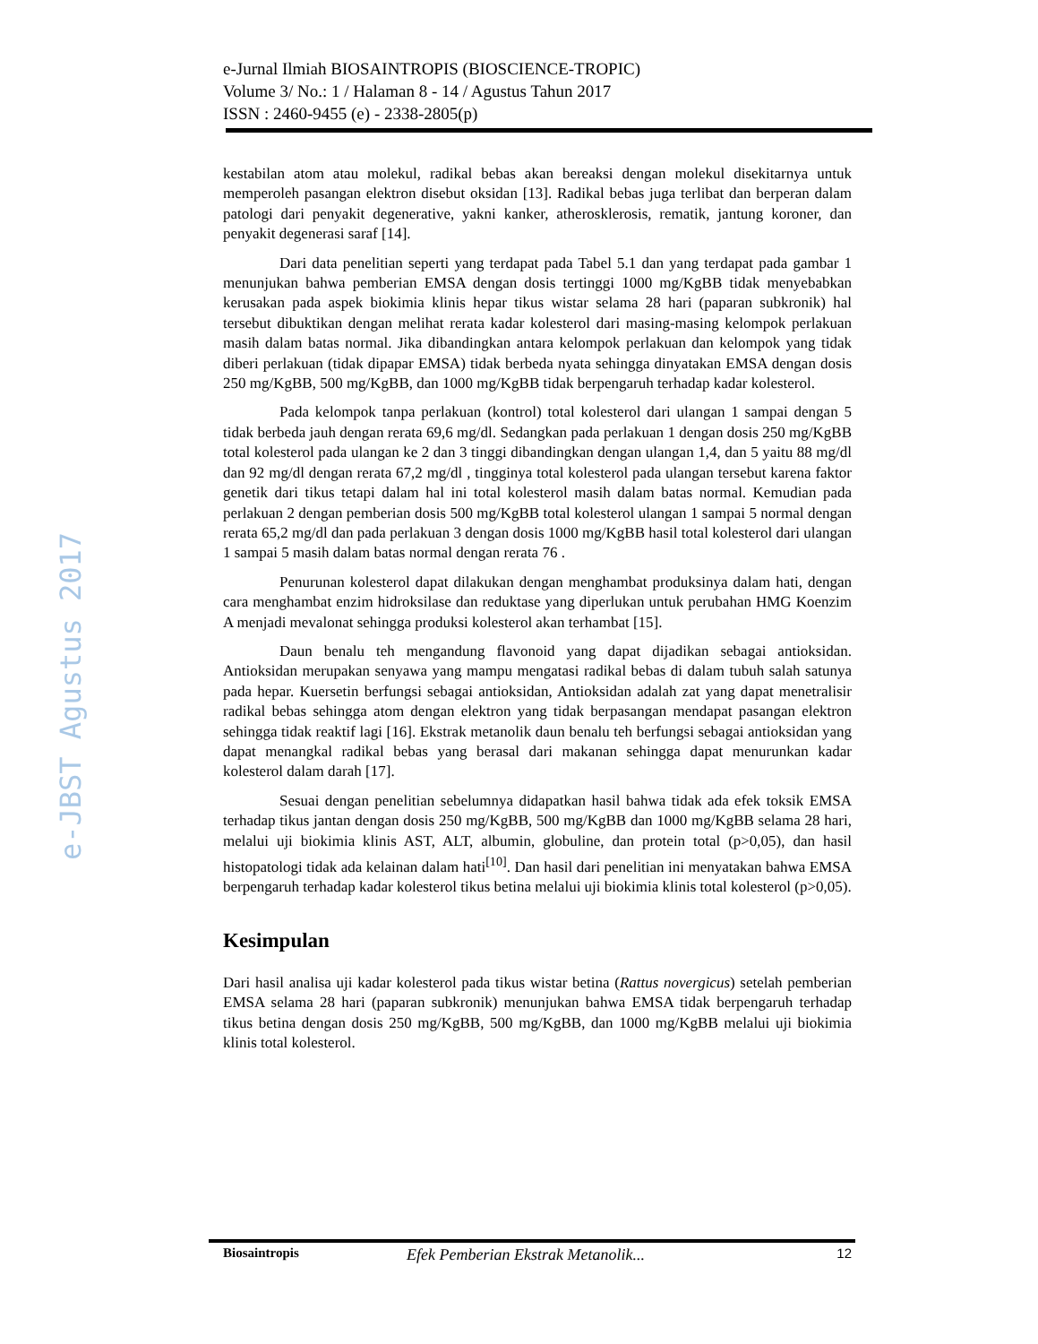e-Jurnal Ilmiah BIOSAINTROPIS (BIOSCIENCE-TROPIC)
Volume 3/ No.: 1 / Halaman 8 - 14 / Agustus Tahun 2017
ISSN : 2460-9455 (e) - 2338-2805(p)
e-JBST Agustus 2017
kestabilan atom atau molekul, radikal bebas akan bereaksi dengan molekul disekitarnya untuk memperoleh pasangan elektron disebut oksidan [13]. Radikal bebas juga terlibat dan berperan dalam patologi dari penyakit degenerative, yakni kanker, atherosklerosis, rematik, jantung koroner, dan penyakit degenerasi saraf [14].
Dari data penelitian seperti yang terdapat pada Tabel 5.1 dan yang terdapat pada gambar 1 menunjukan bahwa pemberian EMSA dengan dosis tertinggi 1000 mg/KgBB tidak menyebabkan kerusakan pada aspek biokimia klinis hepar tikus wistar selama 28 hari (paparan subkronik) hal tersebut dibuktikan dengan melihat rerata kadar kolesterol dari masing-masing kelompok perlakuan masih dalam batas normal. Jika dibandingkan antara kelompok perlakuan dan kelompok yang tidak diberi perlakuan (tidak dipapar EMSA) tidak berbeda nyata sehingga dinyatakan EMSA dengan dosis 250 mg/KgBB, 500 mg/KgBB, dan 1000 mg/KgBB tidak berpengaruh terhadap kadar kolesterol.
Pada kelompok tanpa perlakuan (kontrol) total kolesterol dari ulangan 1 sampai dengan 5 tidak berbeda jauh dengan rerata 69,6 mg/dl. Sedangkan pada perlakuan 1 dengan dosis 250 mg/KgBB total kolesterol pada ulangan ke 2 dan 3 tinggi dibandingkan dengan ulangan 1,4, dan 5 yaitu 88 mg/dl dan 92 mg/dl dengan rerata 67,2 mg/dl , tingginya total kolesterol pada ulangan tersebut karena faktor genetik dari tikus tetapi dalam hal ini total kolesterol masih dalam batas normal. Kemudian pada perlakuan 2 dengan pemberian dosis 500 mg/KgBB total kolesterol ulangan 1 sampai 5 normal dengan rerata 65,2 mg/dl dan pada perlakuan 3 dengan dosis 1000 mg/KgBB hasil total kolesterol dari ulangan 1 sampai 5 masih dalam batas normal dengan rerata 76 .
Penurunan kolesterol dapat dilakukan dengan menghambat produksinya dalam hati, dengan cara menghambat enzim hidroksilase dan reduktase yang diperlukan untuk perubahan HMG Koenzim A menjadi mevalonat sehingga produksi kolesterol akan terhambat [15].
Daun benalu teh mengandung flavonoid yang dapat dijadikan sebagai antioksidan. Antioksidan merupakan senyawa yang mampu mengatasi radikal bebas di dalam tubuh salah satunya pada hepar. Kuersetin berfungsi sebagai antioksidan, Antioksidan adalah zat yang dapat menetralisir radikal bebas sehingga atom dengan elektron yang tidak berpasangan mendapat pasangan elektron sehingga tidak reaktif lagi [16]. Ekstrak metanolik daun benalu teh berfungsi sebagai antioksidan yang dapat menangkal radikal bebas yang berasal dari makanan sehingga dapat menurunkan kadar kolesterol dalam darah [17].
Sesuai dengan penelitian sebelumnya didapatkan hasil bahwa tidak ada efek toksik EMSA terhadap tikus jantan dengan dosis 250 mg/KgBB, 500 mg/KgBB dan 1000 mg/KgBB selama 28 hari, melalui uji biokimia klinis AST, ALT, albumin, globuline, dan protein total (p>0,05), dan hasil histopatologi tidak ada kelainan dalam hati<sup>[10]</sup>. Dan hasil dari penelitian ini menyatakan bahwa EMSA berpengaruh terhadap kadar kolesterol tikus betina melalui uji biokimia klinis total kolesterol (p>0,05).
Kesimpulan
Dari hasil analisa uji kadar kolesterol pada tikus wistar betina (Rattus novergicus) setelah pemberian EMSA selama 28 hari (paparan subkronik) menunjukan bahwa EMSA tidak berpengaruh terhadap tikus betina dengan dosis 250 mg/KgBB, 500 mg/KgBB, dan 1000 mg/KgBB melalui uji biokimia klinis total kolesterol.
Biosaintropis Efek Pemberian Ekstrak Metanolik... 12